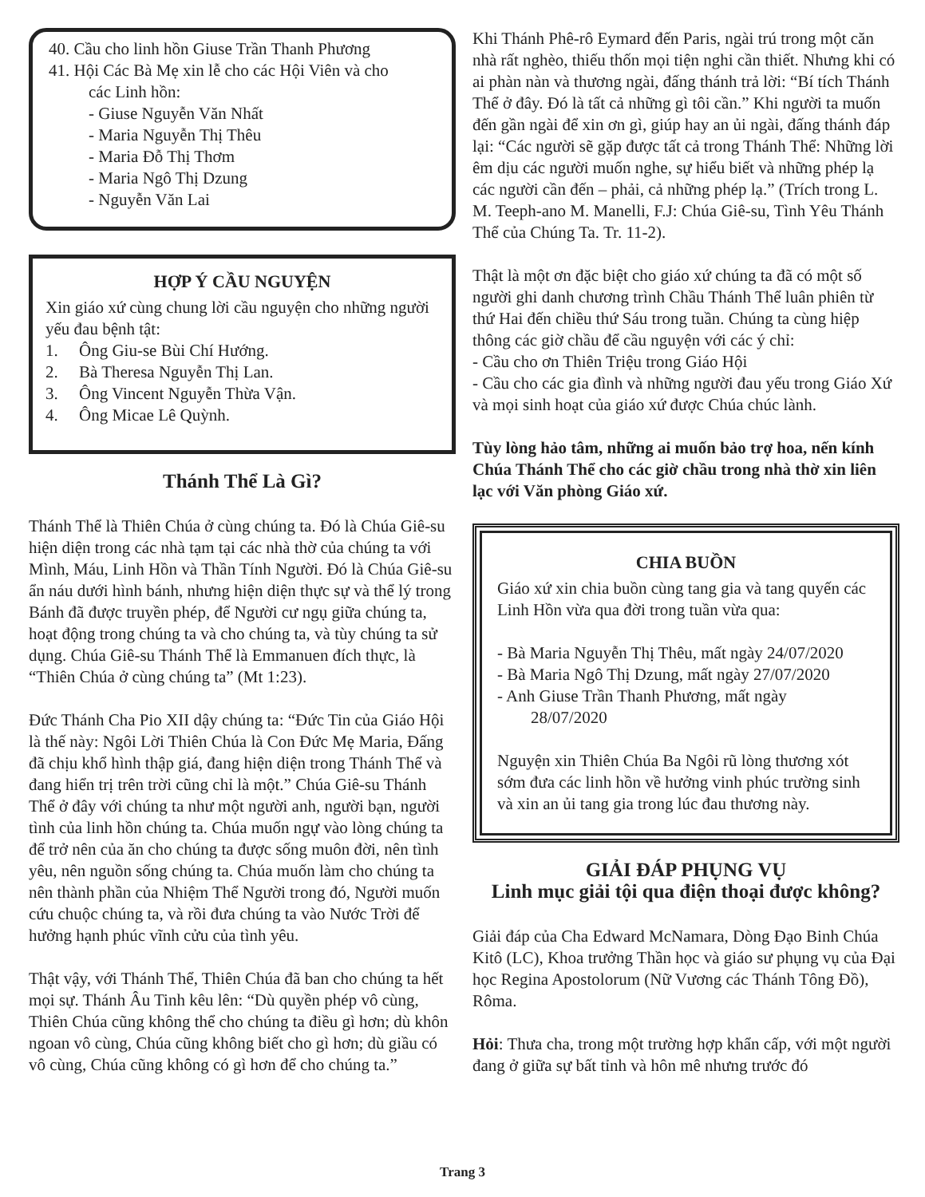40. Cầu cho linh hồn Giuse Trần Thanh Phương
41. Hội Các Bà Mẹ xin lễ cho các Hội Viên và cho
các Linh hồn:
- Giuse Nguyễn Văn Nhất
- Maria Nguyễn Thị Thêu
- Maria Đỗ Thị Thơm
- Maria Ngô Thị Dzung
- Nguyễn Văn Lai
HỢP Ý CẦU NGUYỆN
Xin giáo xứ cùng chung lời cầu nguyện cho những người yếu đau bệnh tật:
1. Ông Giu-se Bùi Chí Hướng.
2. Bà Theresa Nguyễn Thị Lan.
3. Ông Vincent Nguyễn Thừa Vận.
4. Ông Micae Lê Quỳnh.
Thánh Thể Là Gì?
Thánh Thể là Thiên Chúa ở cùng chúng ta. Đó là Chúa Giê-su hiện diện trong các nhà tạm tại các nhà thờ của chúng ta với Mình, Máu, Linh Hồn và Thần Tính Người. Đó là Chúa Giê-su ẩn náu dưới hình bánh, nhưng hiện diện thực sự và thể lý trong Bánh đã được truyền phép, để Người cư ngụ giữa chúng ta, hoạt động trong chúng ta và cho chúng ta, và tùy chúng ta sử dụng. Chúa Giê-su Thánh Thể là Emmanuen đích thực, là “Thiên Chúa ở cùng chúng ta” (Mt 1:23).
Đức Thánh Cha Pio XII dậy chúng ta: “Đức Tin của Giáo Hội là thế này: Ngôi Lời Thiên Chúa là Con Đức Mẹ Maria, Đấng đã chịu khổ hình thập giá, đang hiện diện trong Thánh Thể và đang hiển trị trên trời cũng chỉ là một.” Chúa Giê-su Thánh Thể ở đây với chúng ta như một người anh, người bạn, người tình của linh hồn chúng ta. Chúa muốn ngự vào lòng chúng ta để trở nên của ăn cho chúng ta được sống muôn đời, nên tình yêu, nên nguồn sống chúng ta. Chúa muốn làm cho chúng ta nên thành phần của Nhiệm Thể Người trong đó, Người muốn cứu chuộc chúng ta, và rồi đưa chúng ta vào Nước Trời để hưởng hạnh phúc vĩnh cửu của tình yêu.
Thật vậy, với Thánh Thể, Thiên Chúa đã ban cho chúng ta hết mọi sự. Thánh Âu Tinh kêu lên: “Dù quyền phép vô cùng, Thiên Chúa cũng không thể cho chúng ta điều gì hơn; dù khôn ngoan vô cùng, Chúa cũng không biết cho gì hơn; dù giầu có vô cùng, Chúa cũng không có gì hơn để cho chúng ta.”
Khi Thánh Phê-rô Eymard đến Paris, ngài trú trong một căn nhà rất nghèo, thiếu thốn mọi tiện nghi cần thiết. Nhưng khi có ai phàn nàn và thương ngài, đấng thánh trả lời: “Bí tích Thánh Thể ở đây. Đó là tất cả những gì tôi cần.” Khi người ta muốn đến gần ngài để xin ơn gì, giúp hay an ủi ngài, đấng thánh đáp lại: “Các người sẽ gặp được tất cả trong Thánh Thể: Những lời êm dịu các người muốn nghe, sự hiểu biết và những phép lạ các người cần đến – phải, cả những phép lạ.” (Trích trong L. M. Teeph-ano M. Manelli, F.J: Chúa Giê-su, Tình Yêu Thánh Thể của Chúng Ta. Tr. 11-2).
Thật là một ơn đặc biệt cho giáo xứ chúng ta đã có một số người ghi danh chương trình Chầu Thánh Thể luân phiên từ thứ Hai đến chiều thứ Sáu trong tuần. Chúng ta cùng hiệp thông các giờ chầu để cầu nguyện với các ý chỉ:
- Cầu cho ơn Thiên Triệu trong Giáo Hội
- Cầu cho các gia đình và những người đau yếu trong Giáo Xứ và mọi sinh hoạt của giáo xứ được Chúa chúc lành.
Tùy lòng hảo tâm, những ai muốn bảo trợ hoa, nến kính Chúa Thánh Thể cho các giờ chầu trong nhà thờ xin liên lạc với Văn phòng Giáo xứ.
CHIA BUỒN
Giáo xứ xin chia buồn cùng tang gia và tang quyến các Linh Hồn vừa qua đời trong tuần vừa qua:
- Bà Maria Nguyễn Thị Thêu, mất ngày 24/07/2020
- Bà Maria Ngô Thị Dzung, mất ngày 27/07/2020
- Anh Giuse Trần Thanh Phương, mất ngày
28/07/2020
Nguyện xin Thiên Chúa Ba Ngôi rũ lòng thương xót sớm đưa các linh hồn về hưởng vinh phúc trường sinh và xin an ủi tang gia trong lúc đau thương này.
GIẢI ĐÁP PHỤNG VỤ
Linh mục giải tội qua điện thoại được không?
Giải đáp của Cha Edward McNamara, Dòng Đạo Binh Chúa Kitô (LC), Khoa trưởng Thần học và giáo sư phụng vụ của Đại học Regina Apostolorum (Nữ Vương các Thánh Tông Đồ), Rôma.
Hỏi: Thưa cha, trong một trường hợp khẩn cấp, với một người đang ở giữa sự bất tỉnh và hôn mê nhưng trước đó
Trang 3